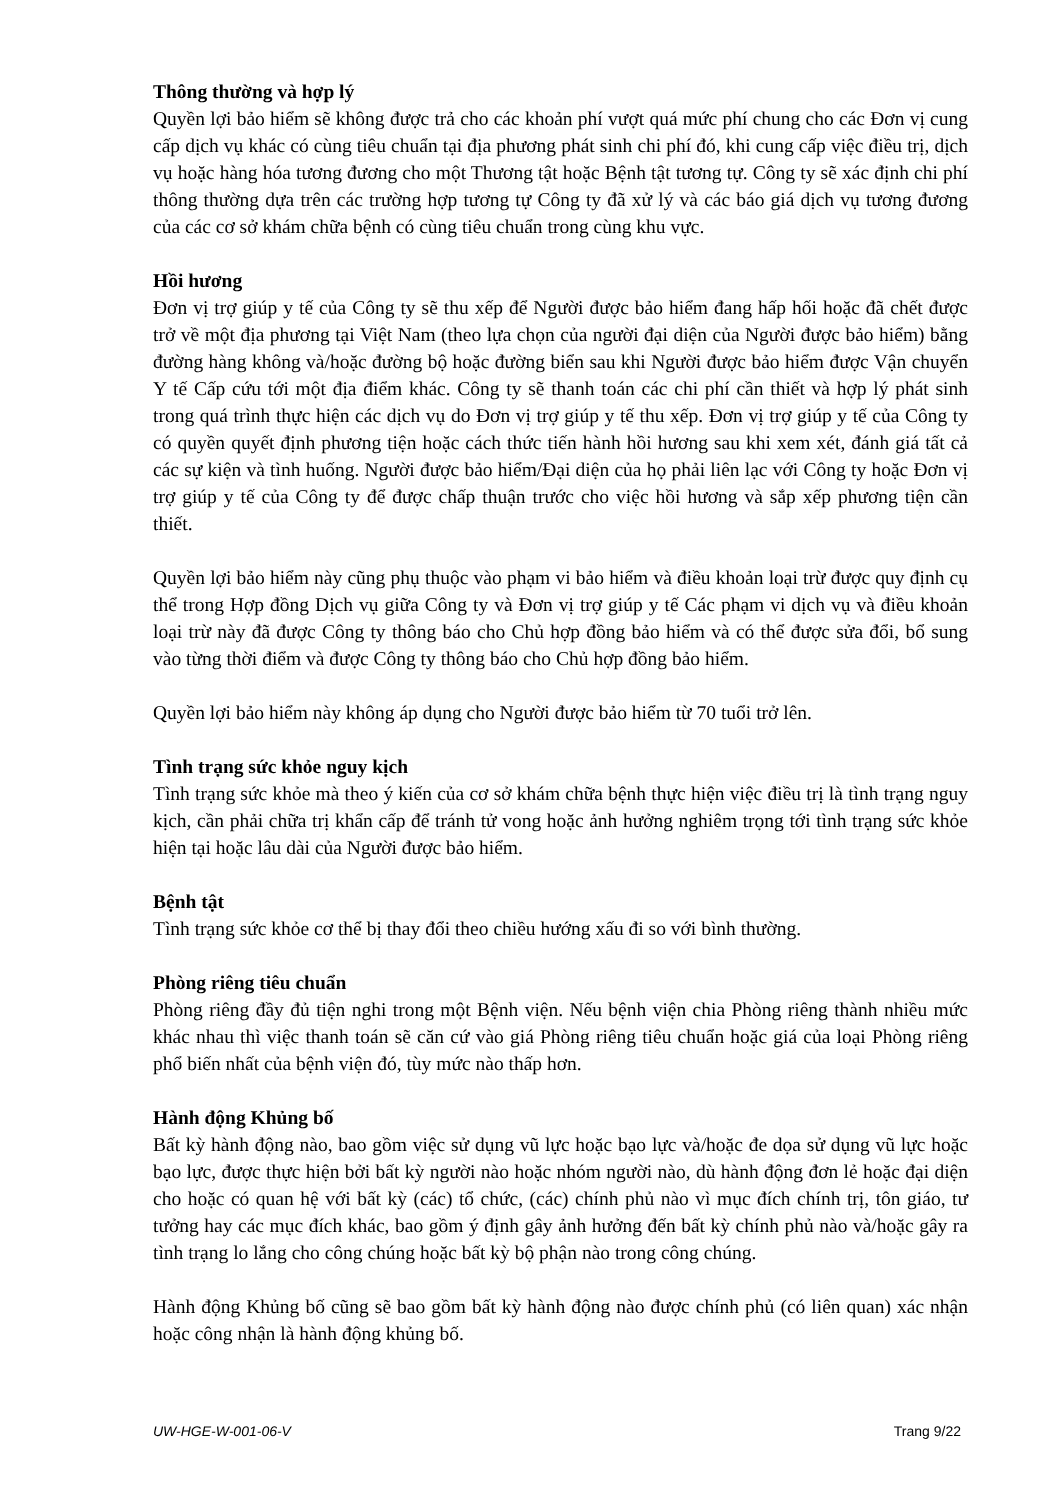Thông thường và hợp lý
Quyền lợi bảo hiểm sẽ không được trả cho các khoản phí vượt quá mức phí chung cho các Đơn vị cung cấp dịch vụ khác có cùng tiêu chuẩn tại địa phương phát sinh chi phí đó, khi cung cấp việc điều trị, dịch vụ hoặc hàng hóa tương đương cho một Thương tật hoặc Bệnh tật tương tự. Công ty sẽ xác định chi phí thông thường dựa trên các trường hợp tương tự Công ty đã xử lý và các báo giá dịch vụ tương đương của các cơ sở khám chữa bệnh có cùng tiêu chuẩn trong cùng khu vực.
Hồi hương
Đơn vị trợ giúp y tế của Công ty sẽ thu xếp để Người được bảo hiểm đang hấp hối hoặc đã chết được trở về một địa phương tại Việt Nam (theo lựa chọn của người đại diện của Người được bảo hiểm) bằng đường hàng không và/hoặc đường bộ hoặc đường biển sau khi Người được bảo hiểm được Vận chuyển Y tế Cấp cứu tới một địa điểm khác. Công ty sẽ thanh toán các chi phí cần thiết và hợp lý phát sinh trong quá trình thực hiện các dịch vụ do Đơn vị trợ giúp y tế thu xếp. Đơn vị trợ giúp y tế của Công ty có quyền quyết định phương tiện hoặc cách thức tiến hành hồi hương sau khi xem xét, đánh giá tất cả các sự kiện và tình huống. Người được bảo hiểm/Đại diện của họ phải liên lạc với Công ty hoặc Đơn vị trợ giúp y tế của Công ty để được chấp thuận trước cho việc hồi hương và sắp xếp phương tiện cần thiết.
Quyền lợi bảo hiểm này cũng phụ thuộc vào phạm vi bảo hiểm và điều khoản loại trừ được quy định cụ thể trong Hợp đồng Dịch vụ giữa Công ty và Đơn vị trợ giúp y tế Các phạm vi dịch vụ và điều khoản loại trừ này đã được Công ty thông báo cho Chủ hợp đồng bảo hiểm và có thể được sửa đổi, bổ sung vào từng thời điểm và được Công ty thông báo cho Chủ hợp đồng bảo hiểm.
Quyền lợi bảo hiểm này không áp dụng cho Người được bảo hiểm từ 70 tuổi trở lên.
Tình trạng sức khỏe nguy kịch
Tình trạng sức khỏe mà theo ý kiến của cơ sở khám chữa bệnh thực hiện việc điều trị là tình trạng nguy kịch, cần phải chữa trị khẩn cấp để tránh tử vong hoặc ảnh hưởng nghiêm trọng tới tình trạng sức khỏe hiện tại hoặc lâu dài của Người được bảo hiểm.
Bệnh tật
Tình trạng sức khỏe cơ thể bị thay đổi theo chiều hướng xấu đi so với bình thường.
Phòng riêng tiêu chuẩn
Phòng riêng đầy đủ tiện nghi trong một Bệnh viện. Nếu bệnh viện chia Phòng riêng thành nhiều mức khác nhau thì việc thanh toán sẽ căn cứ vào giá Phòng riêng tiêu chuẩn hoặc giá của loại Phòng riêng phổ biến nhất của bệnh viện đó, tùy mức nào thấp hơn.
Hành động Khủng bố
Bất kỳ hành động nào, bao gồm việc sử dụng vũ lực hoặc bạo lực và/hoặc đe dọa sử dụng vũ lực hoặc bạo lực, được thực hiện bởi bất kỳ người nào hoặc nhóm người nào, dù hành động đơn lẻ hoặc đại diện cho hoặc có quan hệ với bất kỳ (các) tổ chức, (các) chính phủ nào vì mục đích chính trị, tôn giáo, tư tưởng hay các mục đích khác, bao gồm ý định gây ảnh hưởng đến bất kỳ chính phủ nào và/hoặc gây ra tình trạng lo lắng cho công chúng hoặc bất kỳ bộ phận nào trong công chúng.
Hành động Khủng bố cũng sẽ bao gồm bất kỳ hành động nào được chính phủ (có liên quan) xác nhận hoặc công nhận là hành động khủng bố.
UW-HGE-W-001-06-V Trang 9/22